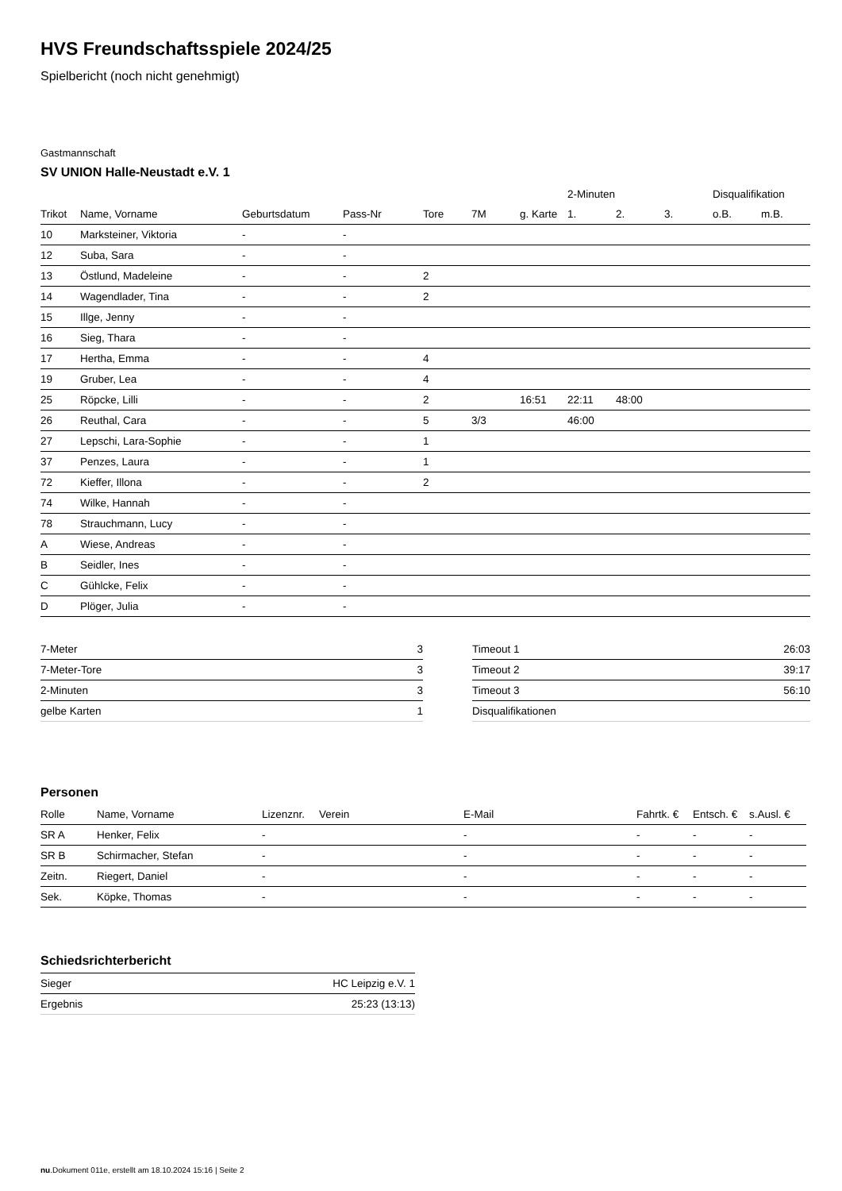HVS Freundschaftsspiele 2024/25
Spielbericht (noch nicht genehmigt)
Gastmannschaft
SV UNION Halle-Neustadt e.V. 1
| | | | | | | | 2-Minuten | | | Disqualifikation | |
| --- | --- | --- | --- | --- | --- | --- | --- | --- | --- | --- | --- |
| Trikot | Name, Vorname | Geburtsdatum | Pass-Nr | Tore | 7M | g. Karte | 1. | 2. | 3. | o.B. | m.B. |
| 10 | Marksteiner, Viktoria | - | - | | | | | | | | |
| 12 | Suba, Sara | - | - | | | | | | | | |
| 13 | Östlund, Madeleine | - | - | 2 | | | | | | | |
| 14 | Wagendlader, Tina | - | - | 2 | | | | | | | |
| 15 | Illge, Jenny | - | - | | | | | | | | |
| 16 | Sieg, Thara | - | - | | | | | | | | |
| 17 | Hertha, Emma | - | - | 4 | | | | | | | |
| 19 | Gruber, Lea | - | - | 4 | | | | | | | |
| 25 | Röpcke, Lilli | - | - | 2 | | 16:51 | 22:11 | 48:00 | | | |
| 26 | Reuthal, Cara | - | - | 5 | 3/3 | | 46:00 | | | | |
| 27 | Lepschi, Lara-Sophie | - | - | 1 | | | | | | | |
| 37 | Penzes, Laura | - | - | 1 | | | | | | | |
| 72 | Kieffer, Illona | - | - | 2 | | | | | | | |
| 74 | Wilke, Hannah | - | - | | | | | | | | |
| 78 | Strauchmann, Lucy | - | - | | | | | | | | |
| A | Wiese, Andreas | - | - | | | | | | | | |
| B | Seidler, Ines | - | - | | | | | | | | |
| C | Gühlcke, Felix | - | - | | | | | | | | |
| D | Plöger, Julia | - | - | | | | | | | | |
| 7-Meter | 3 |
| 7-Meter-Tore | 3 |
| 2-Minuten | 3 |
| gelbe Karten | 1 |
| Timeout 1 | 26:03 |
| Timeout 2 | 39:17 |
| Timeout 3 | 56:10 |
| Disqualifikationen | |
Personen
| Rolle | Name, Vorname | Lizenznr. | Verein | E-Mail | Fahrtk. € | Entsch. € | s.Ausl. € |
| --- | --- | --- | --- | --- | --- | --- | --- |
| SR A | Henker, Felix | - | | - | - | - | - |
| SR B | Schirmacher, Stefan | - | | - | - | - | - |
| Zeitn. | Riegert, Daniel | - | | - | - | - | - |
| Sek. | Köpke, Thomas | - | | - | - | - | - |
Schiedsrichterbericht
| Sieger | HC Leipzig e.V. 1 |
| Ergebnis | 25:23 (13:13) |
nu.Dokument 011e, erstellt am 18.10.2024 15:16 | Seite 2